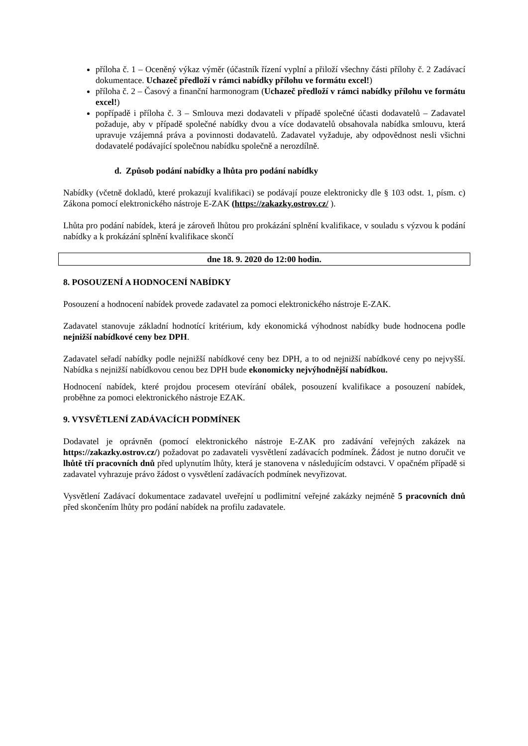příloha č. 1 – Oceněný výkaz výměr (účastník řízení vyplní a přiloží všechny části přílohy č. 2 Zadávací dokumentace. Uchazeč předloží v rámci nabídky přílohu ve formátu excel!)
příloha č. 2 – Časový a finanční harmonogram (Uchazeč předloží v rámci nabídky přílohu ve formátu excel!)
popřípadě i příloha č. 3 – Smlouva mezi dodavateli v případě společné účasti dodavatelů – Zadavatel požaduje, aby v případě společné nabídky dvou a více dodavatelů obsahovala nabídka smlouvu, která upravuje vzájemná práva a povinnosti dodavatelů. Zadavatel vyžaduje, aby odpovědnost nesli všichni dodavatelé podávající společnou nabídku společně a nerozdílně.
d. Způsob podání nabídky a lhůta pro podání nabídky
Nabídky (včetně dokladů, které prokazují kvalifikaci) se podávají pouze elektronicky dle § 103 odst. 1, písm. c) Zákona pomocí elektronického nástroje E-ZAK (https://zakazky.ostrov.cz/ ).
Lhůta pro podání nabídek, která je zároveň lhůtou pro prokázání splnění kvalifikace, v souladu s výzvou k podání nabídky a k prokázání splnění kvalifikace skončí
dne 18. 9. 2020 do 12:00 hodin.
8. POSOUZENÍ A HODNOCENÍ NABÍDKY
Posouzení a hodnocení nabídek provede zadavatel za pomoci elektronického nástroje E-ZAK.
Zadavatel stanovuje základní hodnotící kritérium, kdy ekonomická výhodnost nabídky bude hodnocena podle nejnižší nabídkové ceny bez DPH.
Zadavatel seřadí nabídky podle nejnižší nabídkové ceny bez DPH, a to od nejnižší nabídkové ceny po nejvyšší. Nabídka s nejnižší nabídkovou cenou bez DPH bude ekonomicky nejvýhodnější nabídkou.
Hodnocení nabídek, které projdou procesem otevírání obálek, posouzení kvalifikace a posouzení nabídek, proběhne za pomoci elektronického nástroje EZAK.
9. VYSVĚTLENÍ ZADÁVACÍCH PODMÍNEK
Dodavatel je oprávněn (pomocí elektronického nástroje E-ZAK pro zadávání veřejných zakázek na https://zakazky.ostrov.cz/) požadovat po zadavateli vysvětlení zadávacích podmínek. Žádost je nutno doručit ve lhůtě tří pracovních dnů před uplynutím lhůty, která je stanovena v následujícím odstavci. V opačném případě si zadavatel vyhrazuje právo žádost o vysvětlení zadávacích podmínek nevyřizovat.
Vysvětlení Zadávací dokumentace zadavatel uveřejní u podlimitní veřejné zakázky nejméně 5 pracovních dnů před skončením lhůty pro podání nabídek na profilu zadavatele.